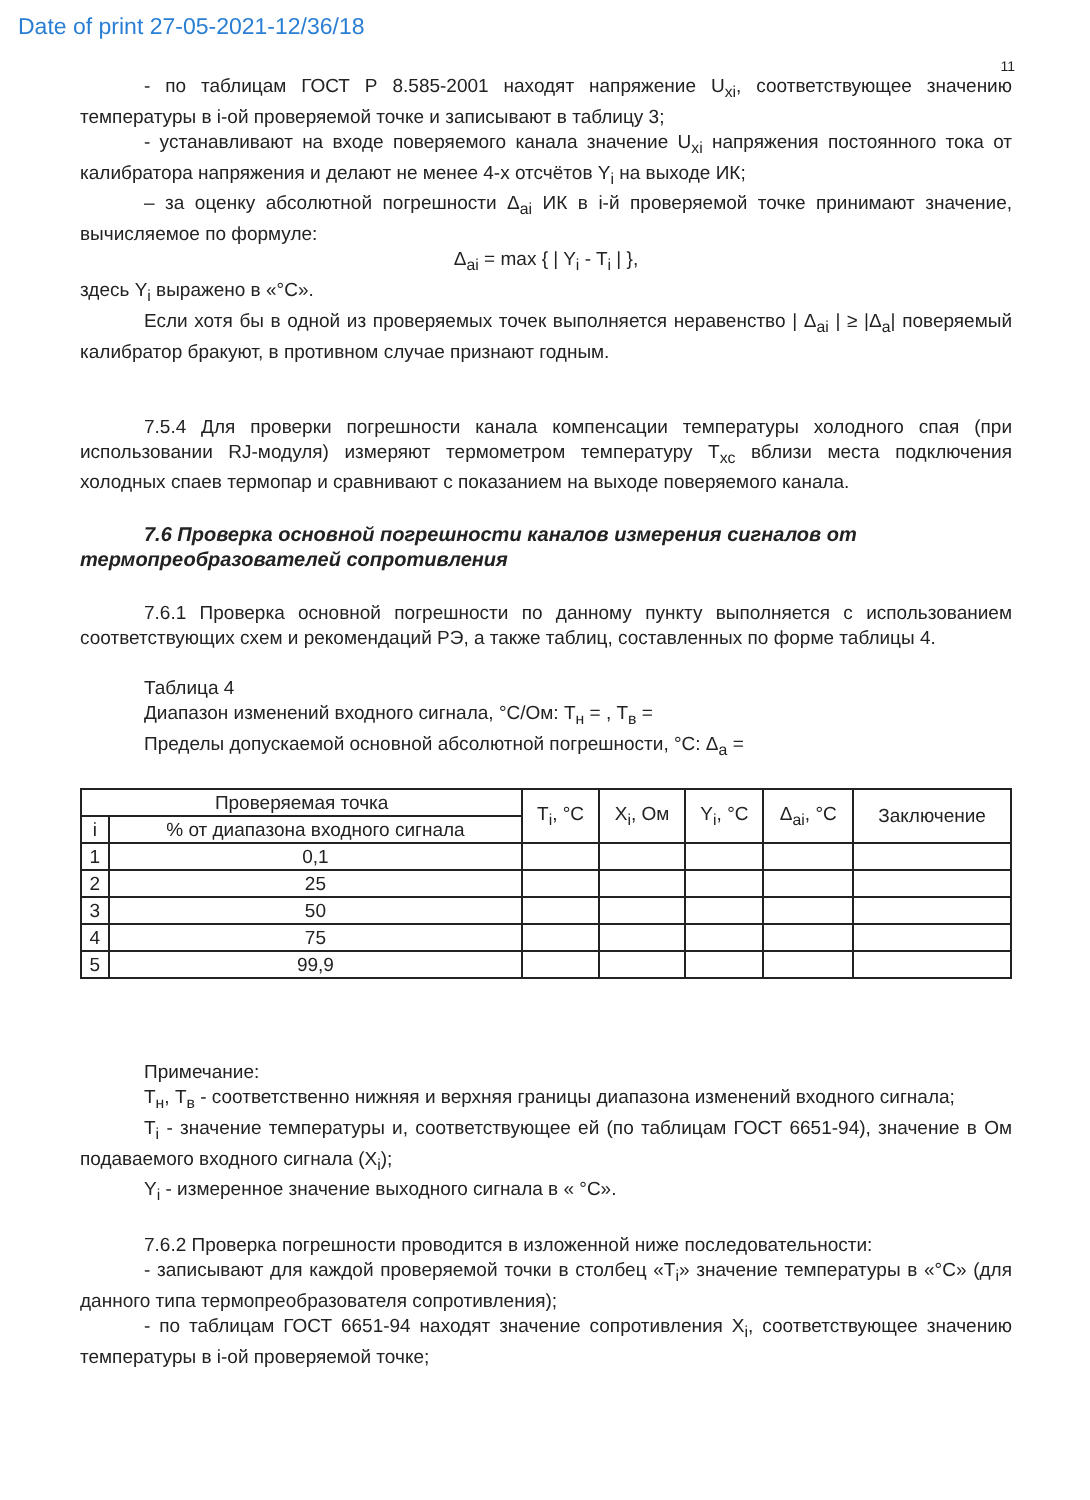Date of print 27-05-2021-12/36/18
11
- по таблицам ГОСТ Р 8.585-2001 находят напряжение U<sub>xi</sub>, соответствующее значению температуры в i-ой проверяемой точке и записывают в таблицу 3;
- устанавливают на входе поверяемого канала значение U<sub>xi</sub> напряжения постоянного тока от калибратора напряжения и делают не менее 4-х отсчётов Y<sub>i</sub> на выходе ИК;
– за оценку абсолютной погрешности Δ<sub>ai</sub> ИК в i-й проверяемой точке принимают значение, вычисляемое по формуле:
Δ<sub>ai</sub> = max { | Y<sub>i</sub> - T<sub>i</sub> | },
здесь Y<sub>i</sub> выражено в «°С».
Если хотя бы в одной из проверяемых точек выполняется неравенство | Δ<sub>ai</sub> | ≥ |Δ<sub>a</sub>| поверяемый калибратор бракуют, в противном случае признают годным.
7.5.4 Для проверки погрешности канала компенсации температуры холодного спая (при использовании RJ-модуля) измеряют термометром температуру T<sub>xc</sub> вблизи места подключения холодных спаев термопар и сравнивают с показанием на выходе поверяемого канала.
7.6 Проверка основной погрешности каналов измерения сигналов от термопреобразователей сопротивления
7.6.1 Проверка основной погрешности по данному пункту выполняется с использованием соответствующих схем и рекомендаций РЭ, а также таблиц, составленных по форме таблицы 4.
Таблица 4
Диапазон изменений входного сигнала, °С/Ом: Т<sub>н</sub> = , Т<sub>в</sub> =
Пределы допускаемой основной абсолютной погрешности, °С: Δ<sub>a</sub> =
| Проверяемая точка | | T<sub>i</sub>, °С | X<sub>i</sub>, Ом | Y<sub>i</sub>, °С | Δ<sub>ai</sub>, °С | Заключение |
| --- | --- | --- | --- | --- | --- | --- |
| i | % от диапазона входного сигнала | | | | | |
| 1 | 0,1 | | | | | |
| 2 | 25 | | | | | |
| 3 | 50 | | | | | |
| 4 | 75 | | | | | |
| 5 | 99,9 | | | | | |
Примечание:
Т<sub>н</sub>, Т<sub>в</sub> - соответственно нижняя и верхняя границы диапазона изменений входного сигнала;
T<sub>i</sub> - значение температуры и, соответствующее ей (по таблицам ГОСТ 6651-94), значение в Ом подаваемого входного сигнала (X<sub>i</sub>);
Y<sub>i</sub> - измеренное значение выходного сигнала в « °С».
7.6.2 Проверка погрешности проводится в изложенной ниже последовательности:
- записывают для каждой проверяемой точки в столбец «T<sub>i</sub>» значение температуры в «°С» (для данного типа термопреобразователя сопротивления);
- по таблицам ГОСТ 6651-94 находят значение сопротивления X<sub>i</sub>, соответствующее значению температуры в i-ой проверяемой точке;